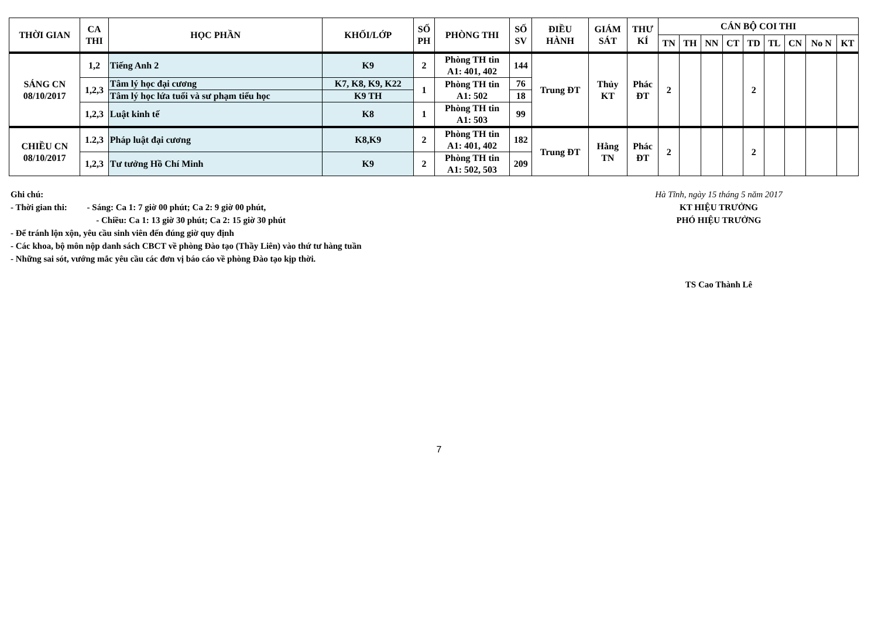| THỜI GIAN | CA THI | HỌC PHẦN | KHỐI/LỚP | SỐ PH | PHÒNG THI | SỐ SV | ĐIỀU HÀNH | GIÁM SÁT | THƯ KÍ | CÁN BỘ COI THI | | | | | | | | |
| --- | --- | --- | --- | --- | --- | --- | --- | --- | --- | --- | --- | --- | --- | --- | --- | --- | --- | --- |
| | | | | | | | | | | TN | TH | NN | CT | TD | TL | CN | No N | KT |
| SÁNG CN 08/10/2017 | 1,2 | Tiếng Anh 2 | K9 | 2 | Phòng TH tin A1: 401, 402 | 144 | Trung ĐT | Thủy KT | Phác ĐT | 2 | | | | 2 | | | | |
| | 1,2,3 | Tâm lý học đại cương | K7, K8, K9, K22 | 1 | Phòng TH tin A1: 502 | 76 | | | | | | | | | | | | |
| | | Tâm lý học lứa tuổi và sư phạm tiểu học | K9 TH | | | 18 | | | | | | | | | | | | |
| | 1,2,3 | Luật kinh tế | K8 | 1 | Phòng TH tin A1: 503 | 99 | | | | | | | | | | | | |
| CHIỀU CN 08/10/2017 | 1.2,3 | Pháp luật đại cương | K8,K9 | 2 | Phòng TH tin A1: 401, 402 | 182 | Trung ĐT | Hằng TN | Phác ĐT | 2 | | | | 2 | | | | |
| | 1,2,3 | Tư tưởng Hồ Chí Minh | K9 | 2 | Phòng TH tin A1: 502, 503 | 209 | | | | | | | | | | | | |
Ghi chú:
- Thời gian thi: - Sáng: Ca 1: 7 giờ 00 phút; Ca 2: 9 giờ 00 phút,
- Chiều: Ca 1: 13 giờ 30 phút; Ca 2: 15 giờ 30 phút
- Để tránh lộn xộn, yêu cầu sinh viên đến đúng giờ quy định
- Các khoa, bộ môn nộp danh sách CBCT về phòng Đào tạo (Thầy Liên) vào thứ tư hàng tuần
- Những sai sót, vướng mắc yêu cầu các đơn vị báo cáo về phòng Đào tạo kịp thời.
Hà Tĩnh, ngày 15 tháng 5 năm 2017
KT HIỆU TRƯỞNG
PHÓ HIỆU TRƯỞNG
TS Cao Thành Lê
7